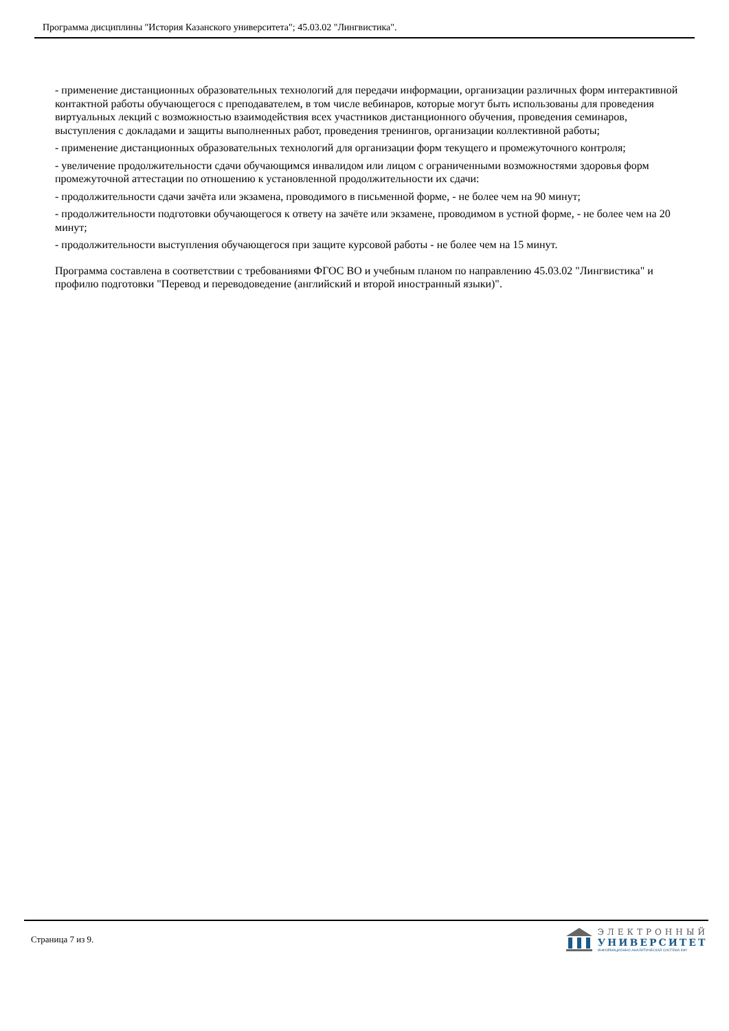Программа дисциплины "История Казанского университета"; 45.03.02 "Лингвистика".
- применение дистанционных образовательных технологий для передачи информации, организации различных форм интерактивной контактной работы обучающегося с преподавателем, в том числе вебинаров, которые могут быть использованы для проведения виртуальных лекций с возможностью взаимодействия всех участников дистанционного обучения, проведения семинаров, выступления с докладами и защиты выполненных работ, проведения тренингов, организации коллективной работы;
- применение дистанционных образовательных технологий для организации форм текущего и промежуточного контроля;
- увеличение продолжительности сдачи обучающимся инвалидом или лицом с ограниченными возможностями здоровья форм промежуточной аттестации по отношению к установленной продолжительности их сдачи:
- продолжительности сдачи зачёта или экзамена, проводимого в письменной форме, - не более чем на 90 минут;
- продолжительности подготовки обучающегося к ответу на зачёте или экзамене, проводимом в устной форме, - не более чем на 20 минут;
- продолжительности выступления обучающегося при защите курсовой работы - не более чем на 15 минут.
Программа составлена в соответствии с требованиями ФГОС ВО и учебным планом по направлению 45.03.02 "Лингвистика" и профилю подготовки "Перевод и переводоведение (английский и второй иностранный языки)".
Страница 7 из 9.
ЭЛЕКТРОННЫЙ
УНИВЕРСИТЕТ
ИНФОРМАЦИОННО-АНАЛИТИЧЕСКАЯ СИСТЕМА КФУ